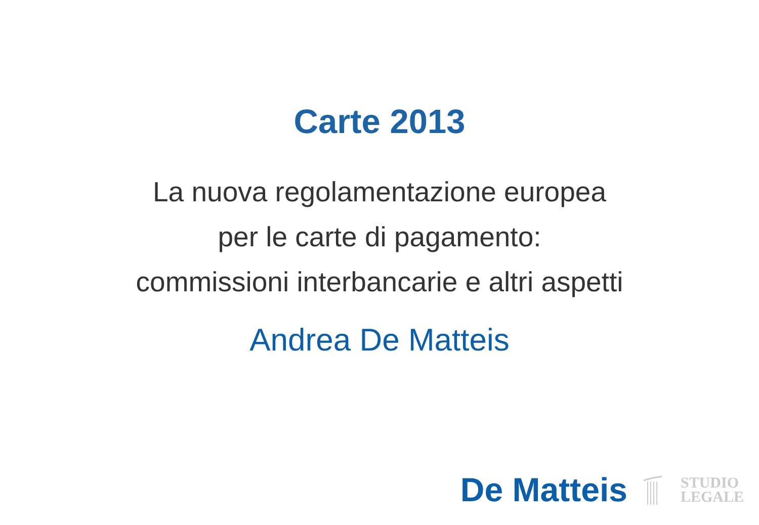Carte 2013
La nuova regolamentazione europea
per le carte di pagamento:
commissioni interbancarie e altri aspetti
Andrea De Matteis
De Matteis
STUDIO
LEGALE